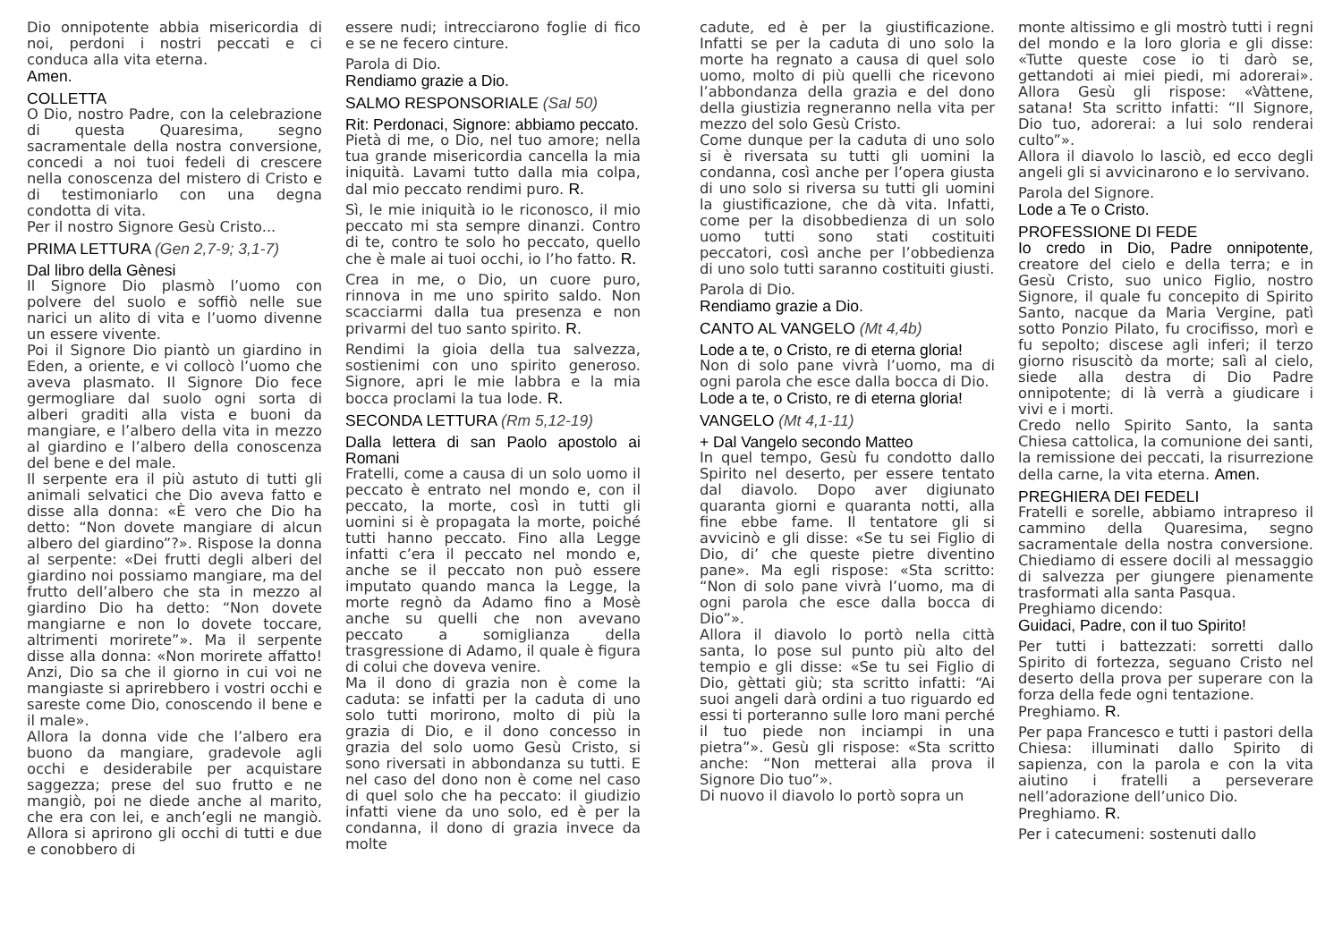Dio onnipotente abbia misericordia di noi, perdoni i nostri peccati e ci conduca alla vita eterna.
Amen.
COLLETTA
O Dio, nostro Padre, con la celebrazione di questa Quaresima, segno sacramentale della nostra conversione, concedi a noi tuoi fedeli di crescere nella conoscenza del mistero di Cristo e di testimoniarlo con una degna condotta di vita.
Per il nostro Signore Gesù Cristo...
PRIMA LETTURA (Gen 2,7-9; 3,1-7)
Dal libro della Gènesi
Il Signore Dio plasmò l’uomo con polvere del suolo e soffiò nelle sue narici un alito di vita e l’uomo divenne un essere vivente.
Poi il Signore Dio piantò un giardino in Eden, a oriente, e vi collocò l’uomo che aveva plasmato. Il Signore Dio fece germogliare dal suolo ogni sorta di alberi graditi alla vista e buoni da mangiare, e l’albero della vita in mezzo al giardino e l’albero della conoscenza del bene e del male.
Il serpente era il più astuto di tutti gli animali selvatici che Dio aveva fatto e disse alla donna: «È vero che Dio ha detto: “Non dovete mangiare di alcun albero del giardino”?». Rispose la donna al serpente: «Dei frutti degli alberi del giardino noi possiamo mangiare, ma del frutto dell’albero che sta in mezzo al giardino Dio ha detto: “Non dovete mangiarne e non lo dovete toccare, altrimenti morirete”». Ma il serpente disse alla donna: «Non morirete affatto! Anzi, Dio sa che il giorno in cui voi ne mangiaste si aprirebbero i vostri occhi e sareste come Dio, conoscendo il bene e il male».
Allora la donna vide che l’albero era buono da mangiare, gradevole agli occhi e desiderabile per acquistare saggezza; prese del suo frutto e ne mangiò, poi ne diede anche al marito, che era con lei, e anch’egli ne mangiò. Allora si aprirono gli occhi di tutti e due e conobbero di
essere nudi; intrecciarono foglie di fico e se ne fecero cinture.
Parola di Dio.
Rendiamo grazie a Dio.
SALMO RESPONSORIALE (Sal 50)
Rit: Perdonaci, Signore: abbiamo peccato.
Pietà di me, o Dio, nel tuo amore; nella tua grande misericordia cancella la mia iniquità. Lavami tutto dalla mia colpa, dal mio peccato rendimi puro. R.
Sì, le mie iniquità io le riconosco, il mio peccato mi sta sempre dinanzi. Contro di te, contro te solo ho peccato, quello che è male ai tuoi occhi, io l’ho fatto. R.
Crea in me, o Dio, un cuore puro, rinnova in me uno spirito saldo. Non scacciarmi dalla tua presenza e non privarmi del tuo santo spirito. R.
Rendimi la gioia della tua salvezza, sostienimi con uno spirito generoso. Signore, apri le mie labbra e la mia bocca proclami la tua lode. R.
SECONDA LETTURA (Rm 5,12-19)
Dalla lettera di san Paolo apostolo ai Romani
Fratelli, come a causa di un solo uomo il peccato è entrato nel mondo e, con il peccato, la morte, così in tutti gli uomini si è propagata la morte, poiché tutti hanno peccato. Fino alla Legge infatti c’era il peccato nel mondo e, anche se il peccato non può essere imputato quando manca la Legge, la morte regnò da Adamo fino a Mosè anche su quelli che non avevano peccato a somiglianza della trasgressione di Adamo, il quale è figura di colui che doveva venire.
Ma il dono di grazia non è come la caduta: se infatti per la caduta di uno solo tutti morirono, molto di più la grazia di Dio, e il dono concesso in grazia del solo uomo Gesù Cristo, si sono riversati in abbondanza su tutti. E nel caso del dono non è come nel caso di quel solo che ha peccato: il giudizio infatti viene da uno solo, ed è per la condanna, il dono di grazia invece da molte
cadute, ed è per la giustificazione. Infatti se per la caduta di uno solo la morte ha regnato a causa di quel solo uomo, molto di più quelli che ricevono l’abbondanza della grazia e del dono della giustizia regneranno nella vita per mezzo del solo Gesù Cristo.
Come dunque per la caduta di uno solo si è riversata su tutti gli uomini la condanna, così anche per l’opera giusta di uno solo si riversa su tutti gli uomini la giustificazione, che dà vita. Infatti, come per la disobbedienza di un solo uomo tutti sono stati costituiti peccatori, così anche per l’obbedienza di uno solo tutti saranno costituiti giusti.
Parola di Dio.
Rendiamo grazie a Dio.
CANTO AL VANGELO (Mt 4,4b)
Lode a te, o Cristo, re di eterna gloria!
Non di solo pane vivrà l’uomo, ma di ogni parola che esce dalla bocca di Dio.
Lode a te, o Cristo, re di eterna gloria!
VANGELO (Mt 4,1-11)
+ Dal Vangelo secondo Matteo
In quel tempo, Gesù fu condotto dallo Spirito nel deserto, per essere tentato dal diavolo. Dopo aver digiunato quaranta giorni e quaranta notti, alla fine ebbe fame. Il tentatore gli si avvicinò e gli disse: «Se tu sei Figlio di Dio, di’ che queste pietre diventino pane». Ma egli rispose: «Sta scritto: “Non di solo pane vivrà l’uomo, ma di ogni parola che esce dalla bocca di Dio”».
Allora il diavolo lo portò nella città santa, lo pose sul punto più alto del tempio e gli disse: «Se tu sei Figlio di Dio, gèttati giù; sta scritto infatti: “Ai suoi angeli darà ordini a tuo riguardo ed essi ti porteranno sulle loro mani perché il tuo piede non inciampi in una pietra”». Gesù gli rispose: «Sta scritto anche: “Non metterai alla prova il Signore Dio tuo”».
Di nuovo il diavolo lo portò sopra un
monte altissimo e gli mostrò tutti i regni del mondo e la loro gloria e gli disse: «Tutte queste cose io ti darò se, gettandoti ai miei piedi, mi adorerai». Allora Gesù gli rispose: «Vàttene, satana! Sta scritto infatti: “Il Signore, Dio tuo, adorerai: a lui solo renderai culto”».
Allora il diavolo lo lasciò, ed ecco degli angeli gli si avvicinarono e lo servivano.
Parola del Signore.
Lode a Te o Cristo.
PROFESSIONE DI FEDE
Io credo in Dio, Padre onnipotente, creatore del cielo e della terra; e in Gesù Cristo, suo unico Figlio, nostro Signore, il quale fu concepito di Spirito Santo, nacque da Maria Vergine, patì sotto Ponzio Pilato, fu crocifisso, morì e fu sepolto; discese agli inferi; il terzo giorno risuscitò da morte; salì al cielo, siede alla destra di Dio Padre onnipotente; di là verrà a giudicare i vivi e i morti.
Credo nello Spirito Santo, la santa Chiesa cattolica, la comunione dei santi, la remissione dei peccati, la risurrezione della carne, la vita eterna. Amen.
PREGHIERA DEI FEDELI
Fratelli e sorelle, abbiamo intrapreso il cammino della Quaresima, segno sacramentale della nostra conversione. Chiediamo di essere docili al messaggio di salvezza per giungere pienamente trasformati alla santa Pasqua.
Preghiamo dicendo:
Guidaci, Padre, con il tuo Spirito!
Per tutti i battezzati: sorretti dallo Spirito di fortezza, seguano Cristo nel deserto della prova per superare con la forza della fede ogni tentazione.
Preghiamo. R.
Per papa Francesco e tutti i pastori della Chiesa: illuminati dallo Spirito di sapienza, con la parola e con la vita aiutino i fratelli a perseverare nell’adorazione dell’unico Dio.
Preghiamo. R.
Per i catecumeni: sostenuti dallo